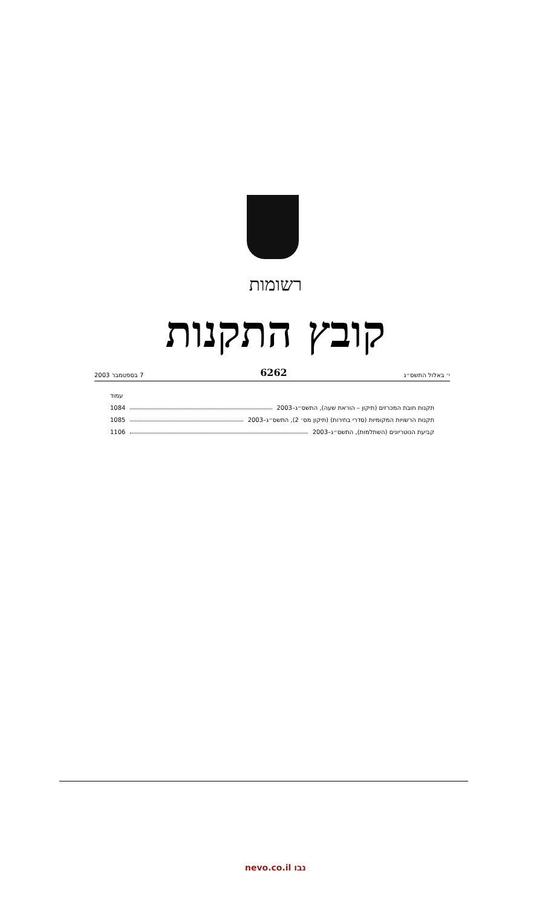רשומות
קובץ התקנות
י׳ באלול התשס״ג 6262 7 בספטמבר 2003
עמוד
תקנות חובת המכרזים (תיקון – הוראת שעה), התשס״ג–2003 1084
תקנות הרשויות המקומיות (סדרי בחירות) (תיקון מס׳ 2), התשס״ג–2003 1085
קביעת הנוטריונים (השתלמות), התשס״ג–2003 1106
נבו nevo.co.il